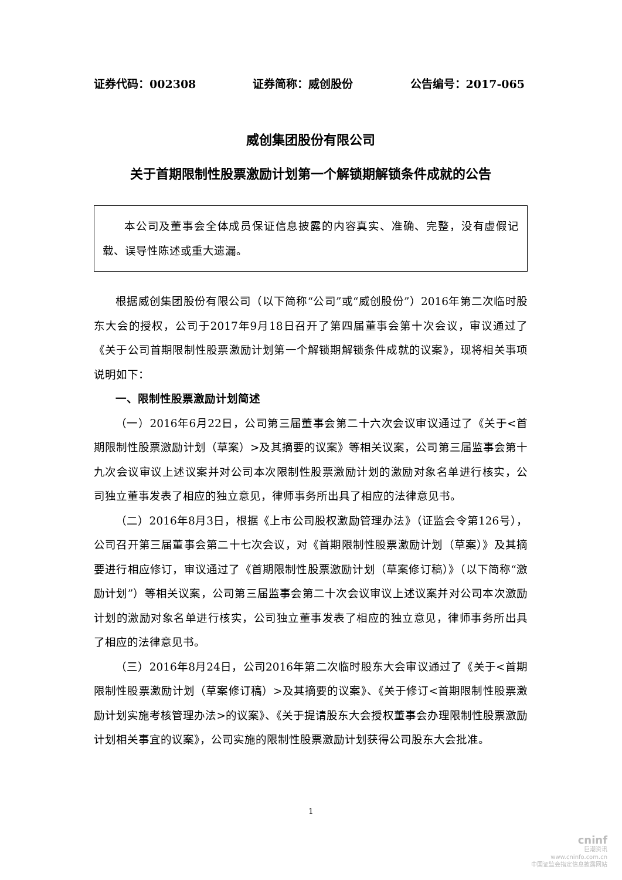证券代码：002308 证券简称：威创股份 公告编号：2017-065
威创集团股份有限公司
关于首期限制性股票激励计划第一个解锁期解锁条件成就的公告
本公司及董事会全体成员保证信息披露的内容真实、准确、完整，没有虚假记载、误导性陈述或重大遗漏。
根据威创集团股份有限公司（以下简称“公司”或“威创股份”）2016年第二次临时股东大会的授权，公司于2017年9月18日召开了第四届董事会第十次会议，审议通过了《关于公司首期限制性股票激励计划第一个解锁期解锁条件成就的议案》，现将相关事项说明如下：
一、限制性股票激励计划简述
（一）2016年6月22日，公司第三届董事会第二十六次会议审议通过了《关于<首期限制性股票激励计划（草案）>及其摘要的议案》等相关议案，公司第三届监事会第十九次会议审议上述议案并对公司本次限制性股票激励计划的激励对象名单进行核实，公司独立董事发表了相应的独立意见，律师事务所出具了相应的法律意见书。
（二）2016年8月3日，根据《上市公司股权激励管理办法》（证监会令第126号），公司召开第三届董事会第二十七次会议，对《首期限制性股票激励计划（草案）》及其摘要进行相应修订，审议通过了《首期限制性股票激励计划（草案修订稿）》（以下简称“激励计划”）等相关议案，公司第三届监事会第二十次会议审议上述议案并对公司本次激励计划的激励对象名单进行核实，公司独立董事发表了相应的独立意见，律师事务所出具了相应的法律意见书。
（三）2016年8月24日，公司2016年第二次临时股东大会审议通过了《关于<首期限制性股票激励计划（草案修订稿）>及其摘要的议案》、《关于修订<首期限制性股票激励计划实施考核管理办法>的议案》、《关于提请股东大会授权董事会办理限制性股票激励计划相关事宜的议案》，公司实施的限制性股票激励计划获得公司股东大会批准。
1
cninf
巨潮资讯
www.cninfo.com.cn
中国证监会指定信息披露网站